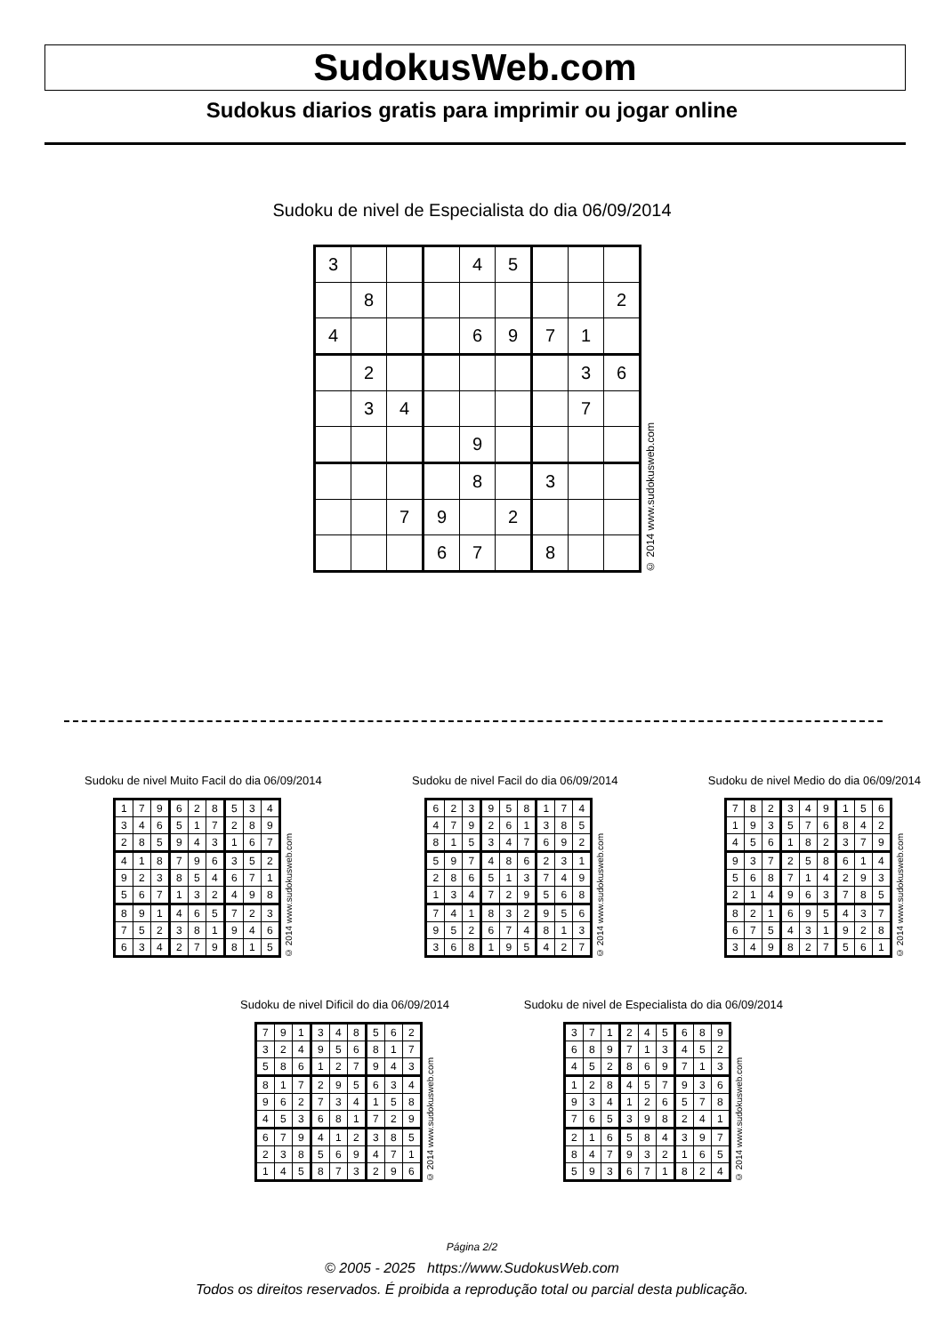SudokusWeb.com
Sudokus diarios gratis para imprimir ou jogar online
Sudoku de nivel de Especialista do dia 06/09/2014
| 3 | | | | 4 | 5 | | | |
| | 8 | | | | | | | 2 |
| 4 | | | | 6 | 9 | 7 | 1 | |
| | 2 | | | | | | 3 | 6 |
| | 3 | 4 | | | | | 7 | |
| | | | | 9 | | | | |
| | | | | 8 | | 3 | | |
| | | 7 | 9 | | 2 | | | |
| | | | 6 | 7 | | 8 | | |
© 2014 www.sudokusweb.com
Sudoku de nivel Muito Facil do dia 06/09/2014
| 1 | 7 | 9 | 6 | 2 | 8 | 5 | 3 | 4 |
| 3 | 4 | 6 | 5 | 1 | 7 | 2 | 8 | 9 |
| 2 | 8 | 5 | 9 | 4 | 3 | 1 | 6 | 7 |
| 4 | 1 | 8 | 7 | 9 | 6 | 3 | 5 | 2 |
| 9 | 2 | 3 | 8 | 5 | 4 | 6 | 7 | 1 |
| 5 | 6 | 7 | 1 | 3 | 2 | 4 | 9 | 8 |
| 8 | 9 | 1 | 4 | 6 | 5 | 7 | 2 | 3 |
| 7 | 5 | 2 | 3 | 8 | 1 | 9 | 4 | 6 |
| 6 | 3 | 4 | 2 | 7 | 9 | 8 | 1 | 5 |
© 2014 www.sudokusweb.com
Sudoku de nivel Facil do dia 06/09/2014
| 6 | 2 | 3 | 9 | 5 | 8 | 1 | 7 | 4 |
| 4 | 7 | 9 | 2 | 6 | 1 | 3 | 8 | 5 |
| 8 | 1 | 5 | 3 | 4 | 7 | 6 | 9 | 2 |
| 5 | 9 | 7 | 4 | 8 | 6 | 2 | 3 | 1 |
| 2 | 8 | 6 | 5 | 1 | 3 | 7 | 4 | 9 |
| 1 | 3 | 4 | 7 | 2 | 9 | 5 | 6 | 8 |
| 7 | 4 | 1 | 8 | 3 | 2 | 9 | 5 | 6 |
| 9 | 5 | 2 | 6 | 7 | 4 | 8 | 1 | 3 |
| 3 | 6 | 8 | 1 | 9 | 5 | 4 | 2 | 7 |
© 2014 www.sudokusweb.com
Sudoku de nivel Medio do dia 06/09/2014
| 7 | 8 | 2 | 3 | 4 | 9 | 1 | 5 | 6 |
| 1 | 9 | 3 | 5 | 7 | 6 | 8 | 4 | 2 |
| 4 | 5 | 6 | 1 | 8 | 2 | 3 | 7 | 9 |
| 9 | 3 | 7 | 2 | 5 | 8 | 6 | 1 | 4 |
| 5 | 6 | 8 | 7 | 1 | 4 | 2 | 9 | 3 |
| 2 | 1 | 4 | 9 | 6 | 3 | 7 | 8 | 5 |
| 8 | 2 | 1 | 6 | 9 | 5 | 4 | 3 | 7 |
| 6 | 7 | 5 | 4 | 3 | 1 | 9 | 2 | 8 |
| 3 | 4 | 9 | 8 | 2 | 7 | 5 | 6 | 1 |
© 2014 www.sudokusweb.com
Sudoku de nivel Dificil do dia 06/09/2014
| 7 | 9 | 1 | 3 | 4 | 8 | 5 | 6 | 2 |
| 3 | 2 | 4 | 9 | 5 | 6 | 8 | 1 | 7 |
| 5 | 8 | 6 | 1 | 2 | 7 | 9 | 4 | 3 |
| 8 | 1 | 7 | 2 | 9 | 5 | 6 | 3 | 4 |
| 9 | 6 | 2 | 7 | 3 | 4 | 1 | 5 | 8 |
| 4 | 5 | 3 | 6 | 8 | 1 | 7 | 2 | 9 |
| 6 | 7 | 9 | 4 | 1 | 2 | 3 | 8 | 5 |
| 2 | 3 | 8 | 5 | 6 | 9 | 4 | 7 | 1 |
| 1 | 4 | 5 | 8 | 7 | 3 | 2 | 9 | 6 |
© 2014 www.sudokusweb.com
Sudoku de nivel de Especialista do dia 06/09/2014
| 3 | 7 | 1 | 2 | 4 | 5 | 6 | 8 | 9 |
| 6 | 8 | 9 | 7 | 1 | 3 | 4 | 5 | 2 |
| 4 | 5 | 2 | 8 | 6 | 9 | 7 | 1 | 3 |
| 1 | 2 | 8 | 4 | 5 | 7 | 9 | 3 | 6 |
| 9 | 3 | 4 | 1 | 2 | 6 | 5 | 7 | 8 |
| 7 | 6 | 5 | 3 | 9 | 8 | 2 | 4 | 1 |
| 2 | 1 | 6 | 5 | 8 | 4 | 3 | 9 | 7 |
| 8 | 4 | 7 | 9 | 3 | 2 | 1 | 6 | 5 |
| 5 | 9 | 3 | 6 | 7 | 1 | 8 | 2 | 4 |
© 2014 www.sudokusweb.com
Página 2/2
© 2005 - 2025 https://www.SudokusWeb.com
Todos os direitos reservados. É proibida a reprodução total ou parcial desta publicação.